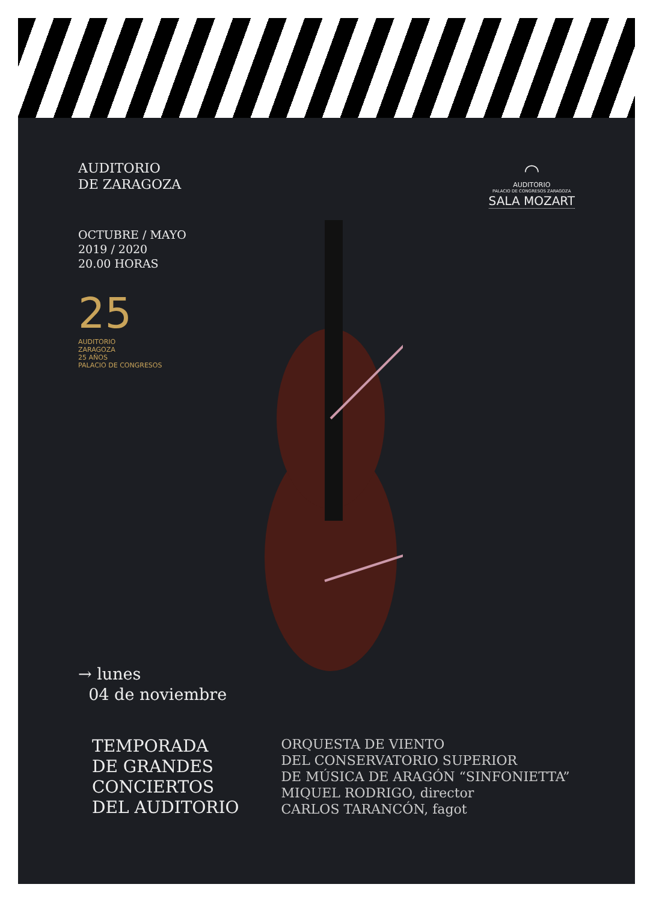AUDITORIO
DE ZARAGOZA
OCTUBRE / MAYO
2019 / 2020
20.00 HORAS
25
AUDITORIO
ZARAGOZA
25 AÑOS
PALACIO DE CONGRESOS
◠
AUDITORIO
PALACIO DE CONGRESOS ZARAGOZA
SALA MOZART
→ lunes
04 de noviembre
TEMPORADA
DE GRANDES
CONCIERTOS
DEL AUDITORIO
ORQUESTA DE VIENTO
DEL CONSERVATORIO SUPERIOR
DE MÚSICA DE ARAGÓN “SINFONIETTA”
MIQUEL RODRIGO, director
CARLOS TARANCÓN, fagot